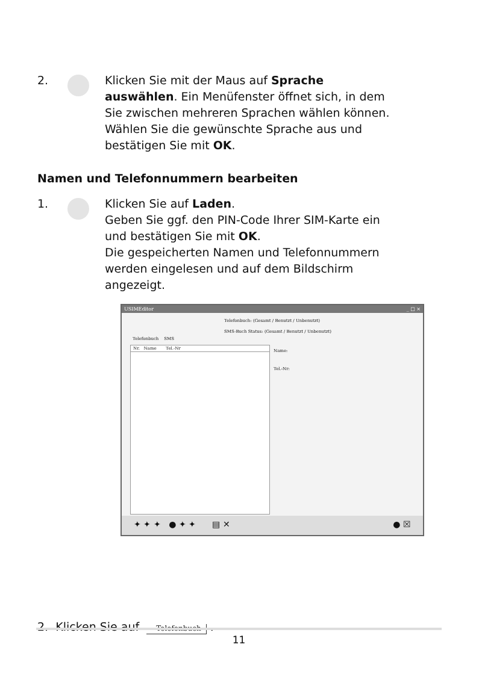2. Klicken Sie mit der Maus auf Sprache auswählen. Ein Menüfenster öffnet sich, in dem Sie zwischen mehreren Sprachen wählen können. Wählen Sie die gewünschte Sprache aus und bestätigen Sie mit OK.
Namen und Telefonnummern bearbeiten
1. Klicken Sie auf Laden.
Geben Sie ggf. den PIN-Code Ihrer SIM-Karte ein und bestätigen Sie mit OK.
Die gespeicherten Namen und Telefonnummern werden eingelesen und auf dem Bildschirm angezeigt.
USIMEditor _ □ ×
Telefonbuch: (Gesamt / Benutzt / Unbenutzt)
SMS-Buch Status: (Gesamt / Benutzt / Unbenutzt)
Telefonbuch SMS
Nr. Name Tel.-Nr
Name:
Tel.-Nr:
✦ ✦ ✦ ● ✦ ✦ ▤ ✕ ● ☒
2. Klicken Sie auf Telefonbuch .
11